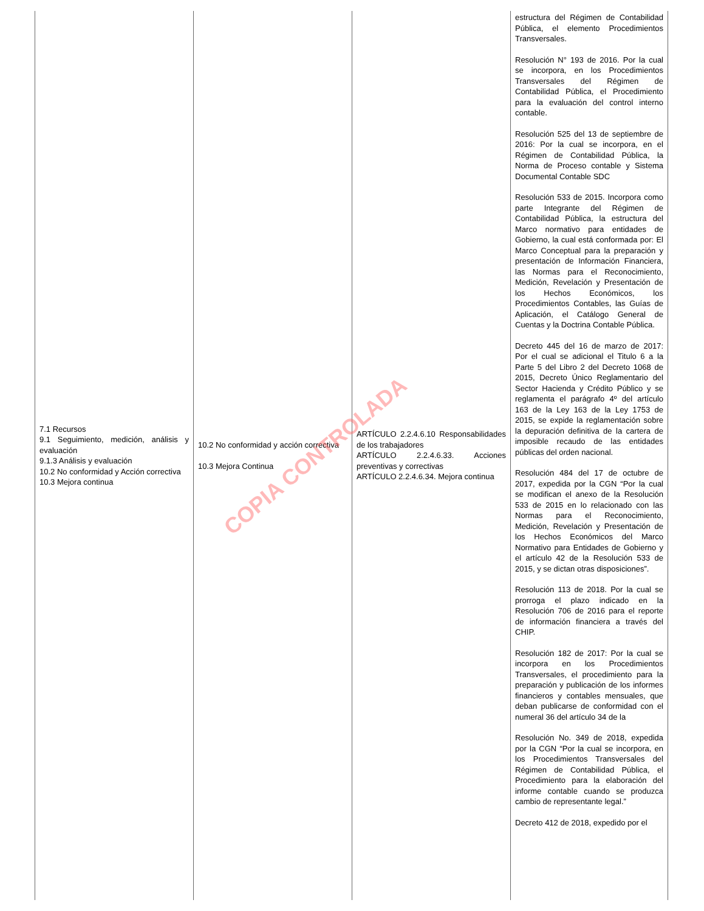| 7.1 Recursos 9.1 Seguimiento, medición, análisis y evaluación 9.1.3 Análisis y evaluación 10.2 No conformidad y Acción correctiva 10.3 Mejora continua | 10.2 No conformidad y acción correctiva 10.3 Mejora Continua | ARTÍCULO 2.2.4.6.10 Responsabilidades de los trabajadores ARTÍCULO 2.2.4.6.33. Acciones preventivas y correctivas ARTÍCULO 2.2.4.6.34. Mejora continua | estructura del Régimen de Contabilidad Pública, el elemento Procedimientos Transversales. Resolución N° 193 de 2016. Por la cual se incorpora, en los Procedimientos Transversales del Régimen de Contabilidad Pública, el Procedimiento para la evaluación del control interno contable. Resolución 525 del 13 de septiembre de 2016: Por la cual se incorpora, en el Régimen de Contabilidad Pública, la Norma de Proceso contable y Sistema Documental Contable SDC Resolución 533 de 2015. Incorpora como parte Integrante del Régimen de Contabilidad Pública, la estructura del Marco normativo para entidades de Gobierno, la cual está conformada por: El Marco Conceptual para la preparación y presentación de Información Financiera, las Normas para el Reconocimiento, Medición, Revelación y Presentación de los Hechos Económicos, los Procedimientos Contables, las Guías de Aplicación, el Catálogo General de Cuentas y la Doctrina Contable Pública. Decreto 445 del 16 de marzo de 2017: Por el cual se adicional el Titulo 6 a la Parte 5 del Libro 2 del Decreto 1068 de 2015, Decreto Único Reglamentario del Sector Hacienda y Crédito Público y se reglamenta el parágrafo 4º del artículo 163 de la Ley 163 de la Ley 1753 de 2015, se expide la reglamentación sobre la depuración definitiva de la cartera de imposible recaudo de las entidades públicas del orden nacional. Resolución 484 del 17 de octubre de 2017, expedida por la CGN “Por la cual se modifican el anexo de la Resolución 533 de 2015 en lo relacionado con las Normas para el Reconocimiento, Medición, Revelación y Presentación de los Hechos Económicos del Marco Normativo para Entidades de Gobierno y el artículo 42 de la Resolución 533 de 2015, y se dictan otras disposiciones”. Resolución 113 de 2018. Por la cual se prorroga el plazo indicado en la Resolución 706 de 2016 para el reporte de información financiera a través del CHIP. Resolución 182 de 2017: Por la cual se incorpora en los Procedimientos Transversales, el procedimiento para la preparación y publicación de los informes financieros y contables mensuales, que deban publicarse de conformidad con el numeral 36 del artículo 34 de la Resolución No. 349 de 2018, expedida por la CGN “Por la cual se incorpora, en los Procedimientos Transversales del Régimen de Contabilidad Pública, el Procedimiento para la elaboración del informe contable cuando se produzca cambio de representante legal.” Decreto 412 de 2018, expedido por el |
COPIA CONTROLADA